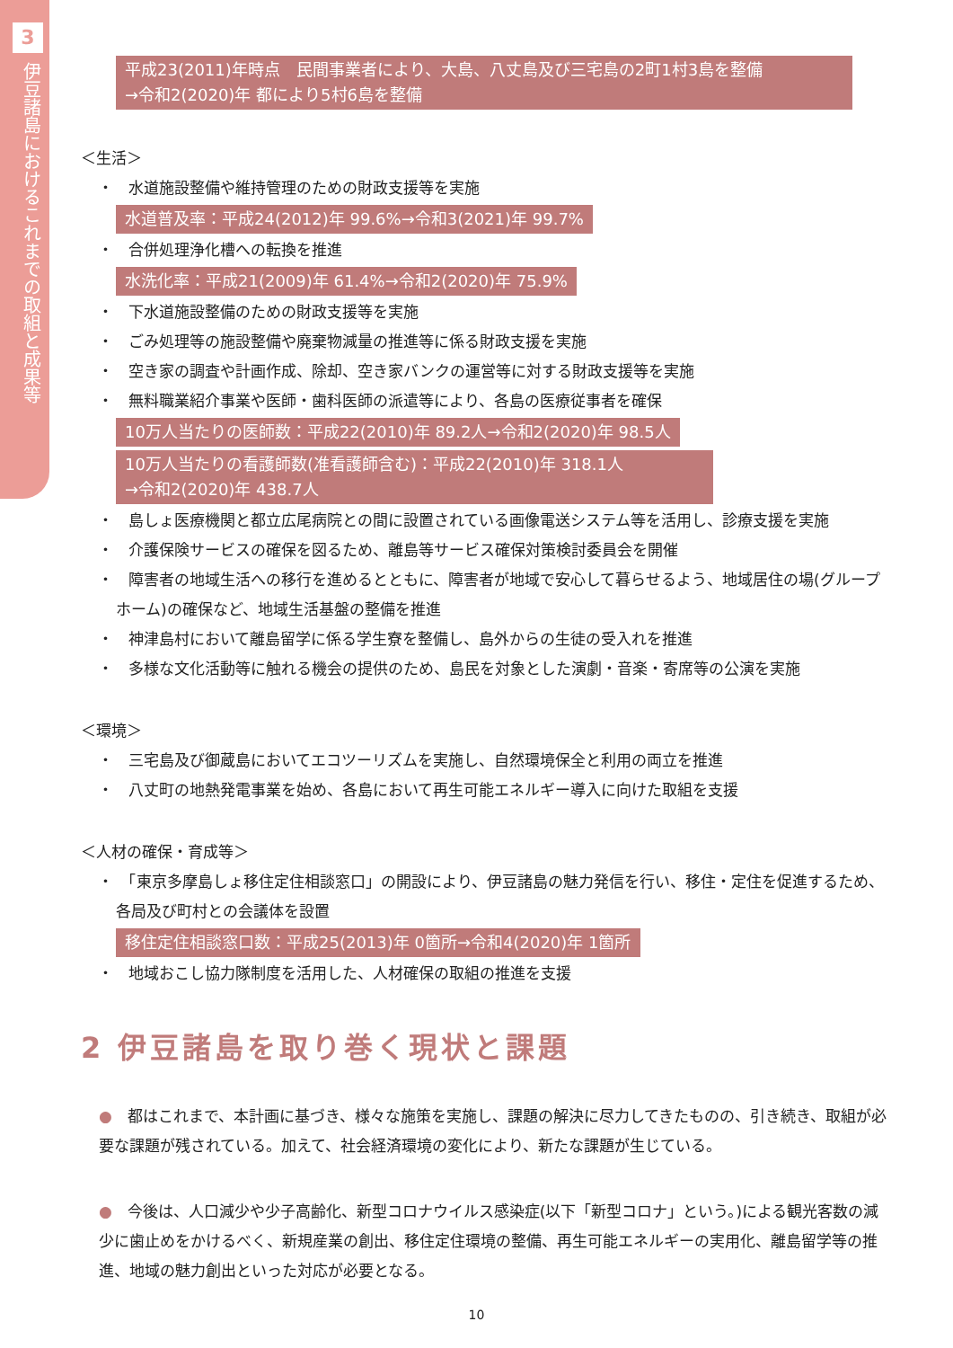3
伊豆諸島におけるこれまでの取組と成果等
平成23(2011)年時点　民間事業者により、大島、八丈島及び三宅島の2町1村3島を整備
→令和2(2020)年 都により5村6島を整備
＜生活＞
・　水道施設整備や維持管理のための財政支援等を実施
水道普及率：平成24(2012)年 99.6%→令和3(2021)年 99.7%
・　合併処理浄化槽への転換を推進
水洗化率：平成21(2009)年 61.4%→令和2(2020)年 75.9%
・　下水道施設整備のための財政支援等を実施
・　ごみ処理等の施設整備や廃棄物減量の推進等に係る財政支援を実施
・　空き家の調査や計画作成、除却、空き家バンクの運営等に対する財政支援等を実施
・　無料職業紹介事業や医師・歯科医師の派遣等により、各島の医療従事者を確保
10万人当たりの医師数：平成22(2010)年 89.2人→令和2(2020)年 98.5人
10万人当たりの看護師数(准看護師含む)：平成22(2010)年 318.1人
→令和2(2020)年 438.7人
・　島しょ医療機関と都立広尾病院との間に設置されている画像電送システム等を活用し、診療支援を実施
・　介護保険サービスの確保を図るため、離島等サービス確保対策検討委員会を開催
・　障害者の地域生活への移行を進めるとともに、障害者が地域で安心して暮らせるよう、地域居住の場(グループホーム)の確保など、地域生活基盤の整備を推進
・　神津島村において離島留学に係る学生寮を整備し、島外からの生徒の受入れを推進
・　多様な文化活動等に触れる機会の提供のため、島民を対象とした演劇・音楽・寄席等の公演を実施
＜環境＞
・　三宅島及び御蔵島においてエコツーリズムを実施し、自然環境保全と利用の両立を推進
・　八丈町の地熱発電事業を始め、各島において再生可能エネルギー導入に向けた取組を支援
＜人材の確保・育成等＞
・　「東京多摩島しょ移住定住相談窓口」の開設により、伊豆諸島の魅力発信を行い、移住・定住を促進するため、各局及び町村との会議体を設置
移住定住相談窓口数：平成25(2013)年 0箇所→令和4(2020)年 1箇所
・　地域おこし協力隊制度を活用した、人材確保の取組の推進を支援
2 伊豆諸島を取り巻く現状と課題
●　都はこれまで、本計画に基づき、様々な施策を実施し、課題の解決に尽力してきたものの、引き続き、取組が必要な課題が残されている。加えて、社会経済環境の変化により、新たな課題が生じている。
●　今後は、人口減少や少子高齢化、新型コロナウイルス感染症(以下「新型コロナ」という。)による観光客数の減少に歯止めをかけるべく、新規産業の創出、移住定住環境の整備、再生可能エネルギーの実用化、離島留学等の推進、地域の魅力創出といった対応が必要となる。
10